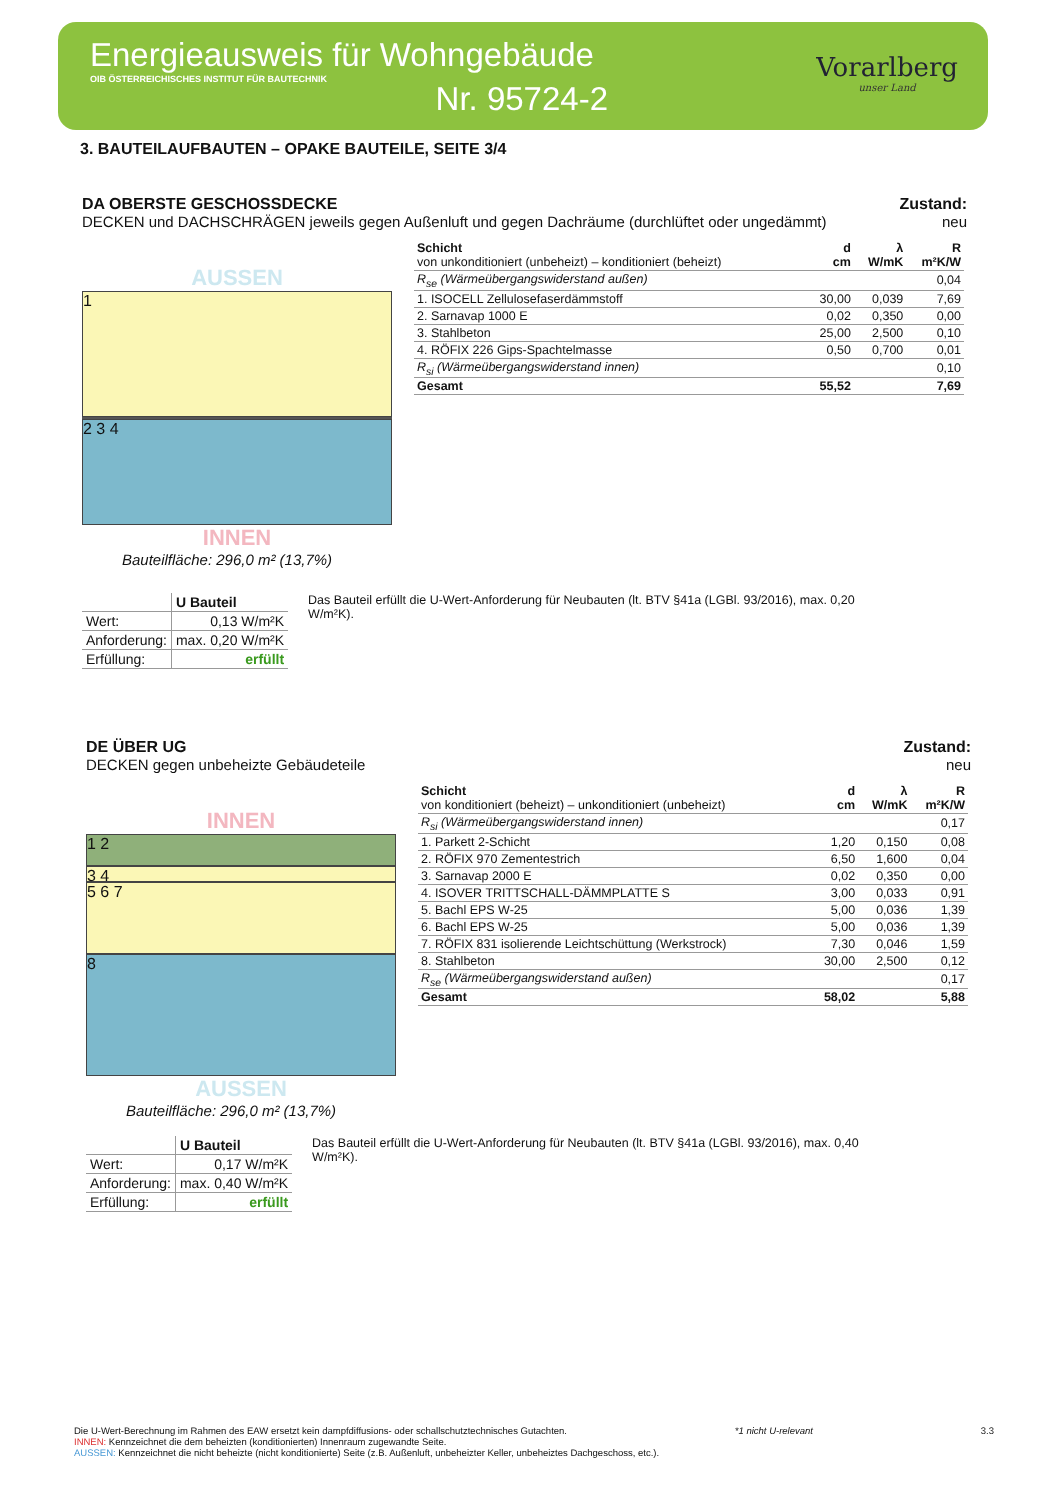Energieausweis für Wohngebäude
OIB ÖSTERREICHISCHES INSTITUT FÜR BAUTECHNIK
Nr. 95724-2
Vorarlberg
unser Land
3. BAUTEILAUFBAUTEN – OPAKE BAUTEILE, SEITE 3/4
DA OBERSTE GESCHOSSDECKE
DECKEN und DACHSCHRÄGEN jeweils gegen Außenluft und gegen Dachräume (durchlüftet oder ungedämmt)
Zustand:
neu
AUSSEN
1
2 3 4
INNEN
Bauteilfläche: 296,0 m² (13,7%)
| Schicht von unkonditioniert (unbeheizt) – konditioniert (beheizt) | d cm | λ W/mK | R m²K/W |
| --- | --- | --- | --- |
| R<sub>se</sub> (Wärmeübergangswiderstand außen) | | | 0,04 |
| 1. ISOCELL Zellulosefaserdämmstoff | 30,00 | 0,039 | 7,69 |
| 2. Sarnavap 1000 E | 0,02 | 0,350 | 0,00 |
| 3. Stahlbeton | 25,00 | 2,500 | 0,10 |
| 4. RÖFIX 226 Gips-Spachtelmasse | 0,50 | 0,700 | 0,01 |
| R<sub>si</sub> (Wärmeübergangswiderstand innen) | | | 0,10 |
| Gesamt | 55,52 | | 7,69 |
| | U Bauteil |
| --- | --- |
| Wert: | 0,13 W/m²K |
| Anforderung: | max. 0,20 W/m²K |
| Erfüllung: | erfüllt |
Das Bauteil erfüllt die U-Wert-Anforderung für Neubauten (lt. BTV §41a (LGBl. 93/2016), max. 0,20 W/m²K).
DE ÜBER UG
DECKEN gegen unbeheizte Gebäudeteile
Zustand:
neu
INNEN
1 2
3 4
5 6 7
8
AUSSEN
Bauteilfläche: 296,0 m² (13,7%)
| Schicht von konditioniert (beheizt) – unkonditioniert (unbeheizt) | d cm | λ W/mK | R m²K/W |
| --- | --- | --- | --- |
| R<sub>si</sub> (Wärmeübergangswiderstand innen) | | | 0,17 |
| 1. Parkett 2-Schicht | 1,20 | 0,150 | 0,08 |
| 2. RÖFIX 970 Zementestrich | 6,50 | 1,600 | 0,04 |
| 3. Sarnavap 2000 E | 0,02 | 0,350 | 0,00 |
| 4. ISOVER TRITTSCHALL-DÄMMPLATTE S | 3,00 | 0,033 | 0,91 |
| 5. Bachl EPS W-25 | 5,00 | 0,036 | 1,39 |
| 6. Bachl EPS W-25 | 5,00 | 0,036 | 1,39 |
| 7. RÖFIX 831 isolierende Leichtschüttung (Werkstrock) | 7,30 | 0,046 | 1,59 |
| 8. Stahlbeton | 30,00 | 2,500 | 0,12 |
| R<sub>se</sub> (Wärmeübergangswiderstand außen) | | | 0,17 |
| Gesamt | 58,02 | | 5,88 |
| | U Bauteil |
| --- | --- |
| Wert: | 0,17 W/m²K |
| Anforderung: | max. 0,40 W/m²K |
| Erfüllung: | erfüllt |
Das Bauteil erfüllt die U-Wert-Anforderung für Neubauten (lt. BTV §41a (LGBl. 93/2016), max. 0,40 W/m²K).
Die U-Wert-Berechnung im Rahmen des EAW ersetzt kein dampfdiffusions- oder schallschutztechnisches Gutachten. *1 nicht U-relevant 3.3
INNEN: Kennzeichnet die dem beheizten (konditionierten) Innenraum zugewandte Seite.
AUSSEN: Kennzeichnet die nicht beheizte (nicht konditionierte) Seite (z.B. Außenluft, unbeheizter Keller, unbeheiztes Dachgeschoss, etc.).